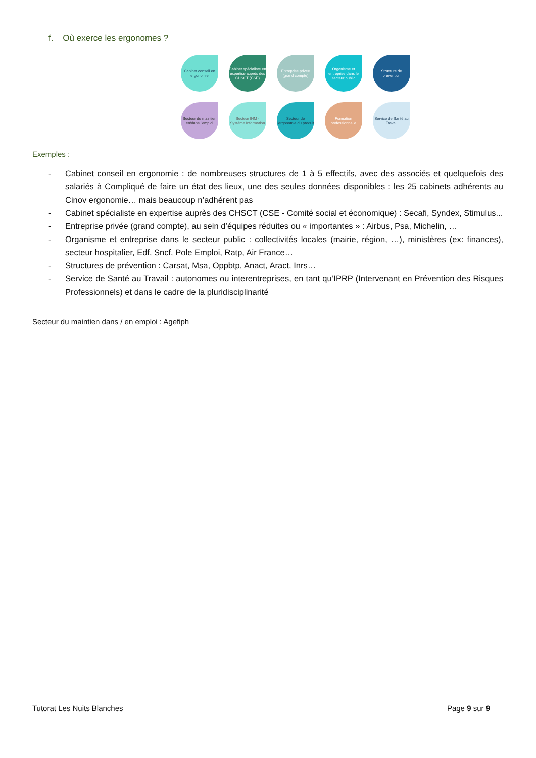f. Où exerce les ergonomes ?
Cabinet conseil en ergonomie
Cabinet spécialiste en expertise auprès des CHSCT (CSE)
Entreprise privée (grand compte)
Organisme et entreprise dans le secteur public
Structure de prévention
Secteur du maintien en/dans l'emploi
Secteur IHM - Système Information
Secteur de l'ergonomie du produit
Formation professionnelle
Service de Santé au Travail
Exemples :
- Cabinet conseil en ergonomie : de nombreuses structures de 1 à 5 effectifs, avec des associés et quelquefois des salariés à Compliqué de faire un état des lieux, une des seules données disponibles : les 25 cabinets adhérents au Cinov ergonomie… mais beaucoup n’adhérent pas
- Cabinet spécialiste en expertise auprès des CHSCT (CSE - Comité social et économique) : Secafi, Syndex, Stimulus...
- Entreprise privée (grand compte), au sein d’équipes réduites ou « importantes » : Airbus, Psa, Michelin, …
- Organisme et entreprise dans le secteur public : collectivités locales (mairie, région, …), ministères (ex: finances), secteur hospitalier, Edf, Sncf, Pole Emploi, Ratp, Air France…
- Structures de prévention : Carsat, Msa, Oppbtp, Anact, Aract, Inrs…
- Service de Santé au Travail : autonomes ou interentreprises, en tant qu’IPRP (Intervenant en Prévention des Risques Professionnels) et dans le cadre de la pluridisciplinarité
Secteur du maintien dans / en emploi : Agefiph
Tutorat Les Nuits Blanches Page 9 sur 9